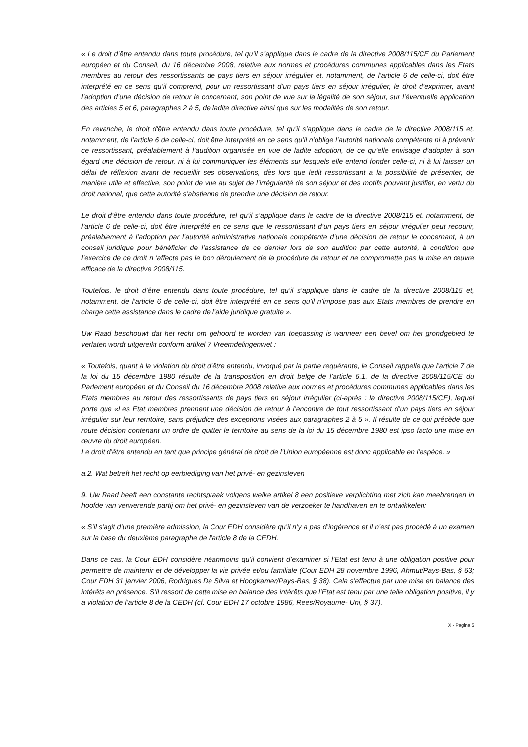« Le droit d’être entendu dans toute procédure, tel qu’il s’applique dans le cadre de la directive 2008/115/CE du Parlement européen et du Conseil, du 16 décembre 2008, relative aux normes et procédures communes applicables dans les Etats membres au retour des ressortissants de pays tiers en séjour irrégulier et, notamment, de l’article 6 de celle-ci, doit être interprété en ce sens qu’il comprend, pour un ressortissant d’un pays tiers en séjour irrégulier, le droit d’exprimer, avant l’adoption d’une décision de retour le concernant, son point de vue sur la légalité de son séjour, sur l’éventuelle application des articles 5 et 6, paragraphes 2 à 5, de ladite directive ainsi que sur les modalités de son retour.
En revanche, le droit d'être entendu dans toute procédure, tel qu’il s’applique dans le cadre de la directive 2008/115 et, notamment, de l’article 6 de celle-ci, doit être interprété en ce sens qu’il n’oblige l’autorité nationale compétente ni à prévenir ce ressortissant, préalablement à l’audition organisée en vue de ladite adoption, de ce qu’elle envisage d’adopter à son égard une décision de retour, ni à lui communiquer les éléments sur lesquels elle entend fonder celle-ci, ni à lui laisser un délai de réflexion avant de recueillir ses observations, dès lors que ledit ressortissant a la possibilité de présenter, de manière utile et effective, son point de vue au sujet de l’irrégularité de son séjour et des motifs pouvant justifier, en vertu du droit national, que cette autorité s’abstienne de prendre une décision de retour.
Le droit d’être entendu dans toute procédure, tel qu’il s’applique dans le cadre de la directive 2008/115 et, notamment, de l’article 6 de celle-ci, doit être interprété en ce sens que le ressortissant d’un pays tiers en séjour irrégulier peut recourir, préalablement à l’adoption par l’autorité administrative nationale compétente d’une décision de retour le concernant, à un conseil juridique pour bénéficier de l’assistance de ce dernier lors de son audition par cette autorité, à condition que l’exercice de ce droit n 'affecte pas le bon déroulement de la procédure de retour et ne compromette pas la mise en œuvre efficace de la directive 2008/115.
Toutefois, le droit d’être entendu dans toute procédure, tel qu’il s’applique dans le cadre de la directive 2008/115 et, notamment, de l’article 6 de celle-ci, doit être interprété en ce sens qu’il n’impose pas aux Etats membres de prendre en charge cette assistance dans le cadre de l’aide juridique gratuite ».
Uw Raad beschouwt dat het recht om gehoord te worden van toepassing is wanneer een bevel om het grondgebied te verlaten wordt uitgereikt conform artikel 7 Vreemdelingenwet :
« Toutefois, quant à la violation du droit d’être entendu, invoqué par la partie requérante, le Conseil rappelle que l’article 7 de la loi du 15 décembre 1980 résulte de la transposition en droit belge de l’article 6.1. de la directive 2008/115/CE du Parlement européen et du Conseil du 16 décembre 2008 relative aux normes et procédures communes applicables dans les Etats membres au retour des ressortissants de pays tiers en séjour irrégulier (ci-après : la directive 2008/115/CE), lequel porte que «Les Etat membres prennent une décision de retour à l’encontre de tout ressortissant d’un pays tiers en séjour irrégulier sur leur rerntoire, sans préjudice des exceptions visées aux paragraphes 2 à 5 ». Il résulte de ce qui précède que route décision contenant un ordre de quitter le territoire au sens de la loi du 15 décembre 1980 est ipso facto une mise en œuvre du droit européen.
Le droit d’être entendu en tant que principe général de droit de l’Union européenne est donc applicable en l’espèce. »
a.2. Wat betreft het recht op eerbiediging van het privé- en gezinsleven
9. Uw Raad heeft een constante rechtspraak volgens welke artikel 8 een positieve verplichting met zich kan meebrengen in hoofde van verwerende partij om het privé- en gezinsleven van de verzoeker te handhaven en te ontwikkelen:
« S’il s’agit d’une première admission, la Cour EDH considère qu’il n’y a pas d’ingérence et il n’est pas procédé à un examen sur la base du deuxième paragraphe de l’article 8 de la CEDH.
Dans ce cas, la Cour EDH considère néanmoins qu’il convient d’examiner si l’Etat est tenu à une obligation positive pour permettre de maintenir et de développer la vie privée et/ou familiale (Cour EDH 28 novembre 1996, Ahmut/Pays-Bas, § 63; Cour EDH 31 janvier 2006, Rodrigues Da Silva et Hoogkamer/Pays-Bas, § 38). Cela s’effectue par une mise en balance des intérêts en présence. S’il ressort de cette mise en balance des intérêts que l’Etat est tenu par une telle obligation positive, il y a violation de l’article 8 de la CEDH (cf. Cour EDH 17 octobre 1986, Rees/Royaume- Uni, § 37).
X - Pagina 5